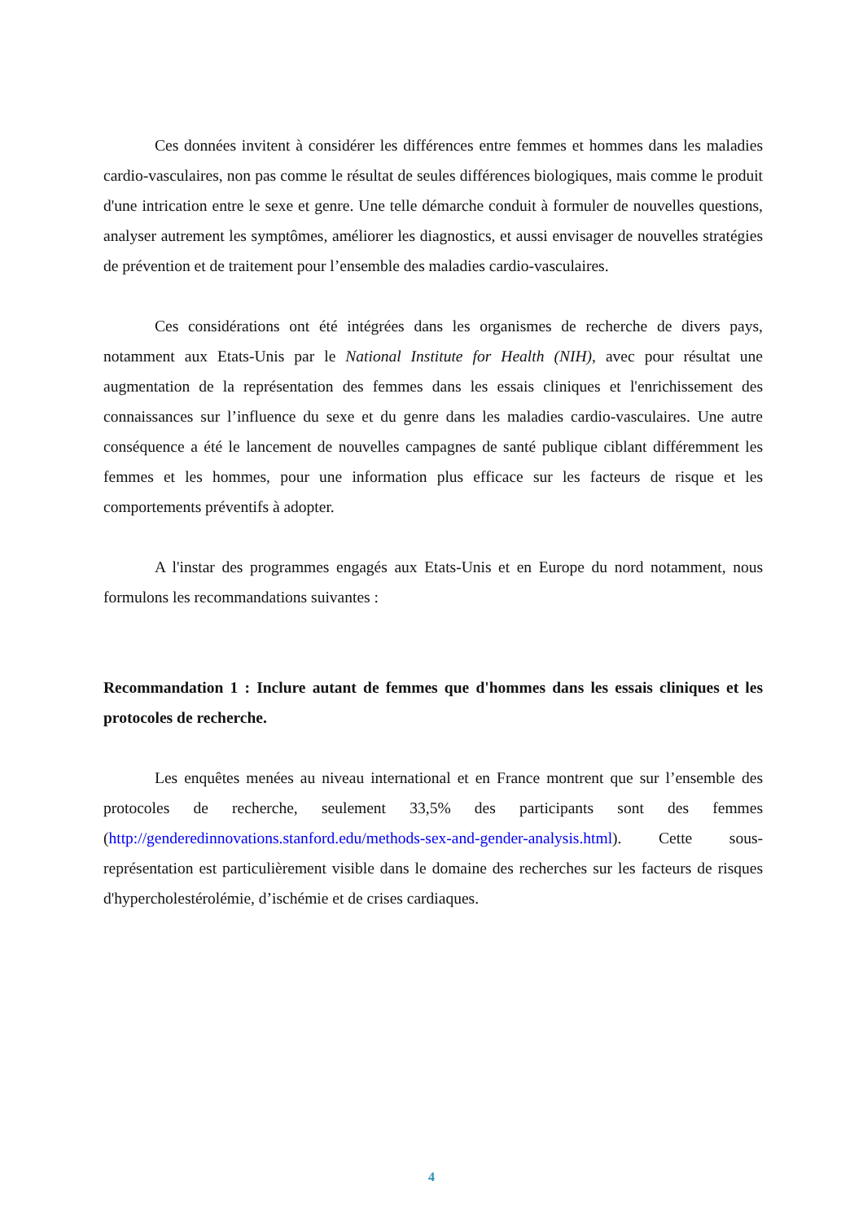Ces données invitent à considérer les différences entre femmes et hommes dans les maladies cardio-vasculaires, non pas comme le résultat de seules différences biologiques, mais comme le produit d'une intrication entre le sexe et genre. Une telle démarche conduit à formuler de nouvelles questions, analyser autrement les symptômes, améliorer les diagnostics, et aussi envisager de nouvelles stratégies de prévention et de traitement pour l’ensemble des maladies cardio-vasculaires.
Ces considérations ont été intégrées dans les organismes de recherche de divers pays, notamment aux Etats-Unis par le National Institute for Health (NIH), avec pour résultat une augmentation de la représentation des femmes dans les essais cliniques et l'enrichissement des connaissances sur l’influence du sexe et du genre dans les maladies cardio-vasculaires. Une autre conséquence a été le lancement de nouvelles campagnes de santé publique ciblant différemment les femmes et les hommes, pour une information plus efficace sur les facteurs de risque et les comportements préventifs à adopter.
A l'instar des programmes engagés aux Etats-Unis et en Europe du nord notamment, nous formulons les recommandations suivantes :
Recommandation 1 : Inclure autant de femmes que d'hommes dans les essais cliniques et les protocoles de recherche.
Les enquêtes menées au niveau international et en France montrent que sur l’ensemble des protocoles de recherche, seulement 33,5% des participants sont des femmes (http://genderedinnovations.stanford.edu/methods-sex-and-gender-analysis.html). Cette sous-représentation est particulièrement visible dans le domaine des recherches sur les facteurs de risques d'hypercholestérolémie, d’ischémie et de crises cardiaques.
4